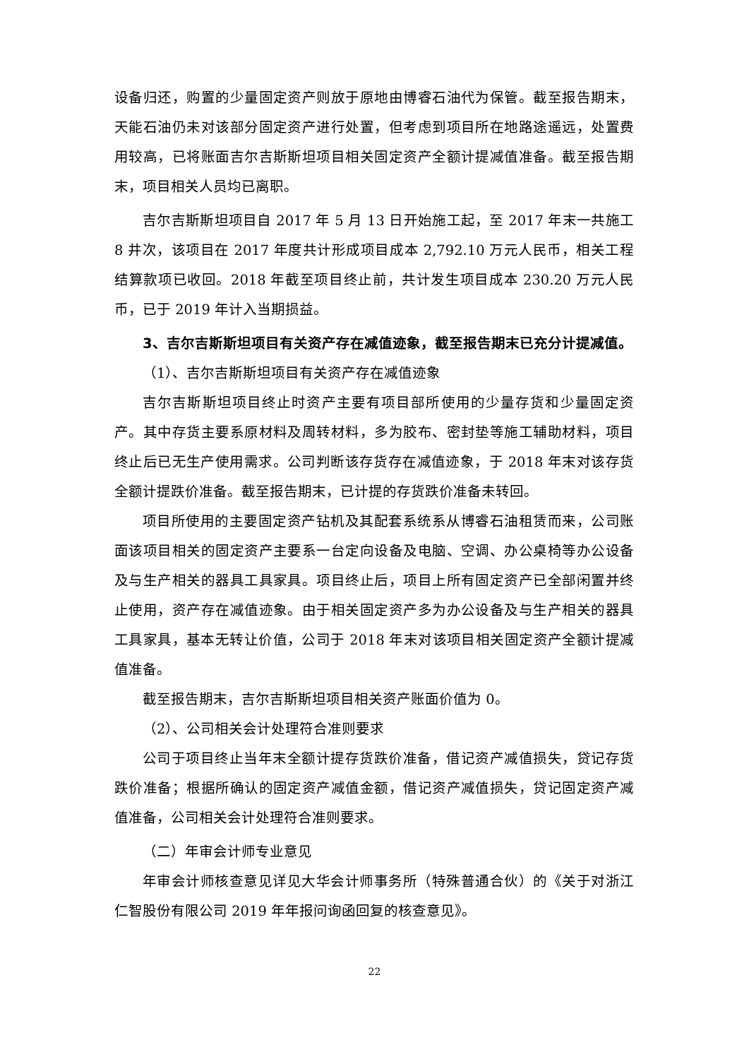设备归还，购置的少量固定资产则放于原地由博睿石油代为保管。截至报告期末，天能石油仍未对该部分固定资产进行处置，但考虑到项目所在地路途遥远，处置费用较高，已将账面吉尔吉斯斯坦项目相关固定资产全额计提减值准备。截至报告期末，项目相关人员均已离职。
吉尔吉斯斯坦项目自 2017 年 5 月 13 日开始施工起，至 2017 年末一共施工 8 井次，该项目在 2017 年度共计形成项目成本 2,792.10 万元人民币，相关工程结算款项已收回。2018 年截至项目终止前，共计发生项目成本 230.20 万元人民币，已于 2019 年计入当期损益。
3、吉尔吉斯斯坦项目有关资产存在减值迹象，截至报告期末已充分计提减值。
（1）、吉尔吉斯斯坦项目有关资产存在减值迹象
吉尔吉斯斯坦项目终止时资产主要有项目部所使用的少量存货和少量固定资产。其中存货主要系原材料及周转材料，多为胶布、密封垫等施工辅助材料，项目终止后已无生产使用需求。公司判断该存货存在减值迹象，于 2018 年末对该存货全额计提跌价准备。截至报告期末，已计提的存货跌价准备未转回。
项目所使用的主要固定资产钻机及其配套系统系从博睿石油租赁而来，公司账面该项目相关的固定资产主要系一台定向设备及电脑、空调、办公桌椅等办公设备及与生产相关的器具工具家具。项目终止后，项目上所有固定资产已全部闲置并终止使用，资产存在减值迹象。由于相关固定资产多为办公设备及与生产相关的器具工具家具，基本无转让价值，公司于 2018 年末对该项目相关固定资产全额计提减值准备。
截至报告期末，吉尔吉斯斯坦项目相关资产账面价值为 0。
（2）、公司相关会计处理符合准则要求
公司于项目终止当年末全额计提存货跌价准备，借记资产减值损失，贷记存货跌价准备；根据所确认的固定资产减值金额，借记资产减值损失，贷记固定资产减值准备，公司相关会计处理符合准则要求。
（二）年审会计师专业意见
年审会计师核查意见详见大华会计师事务所（特殊普通合伙）的《关于对浙江仁智股份有限公司 2019 年年报问询函回复的核查意见》。
22